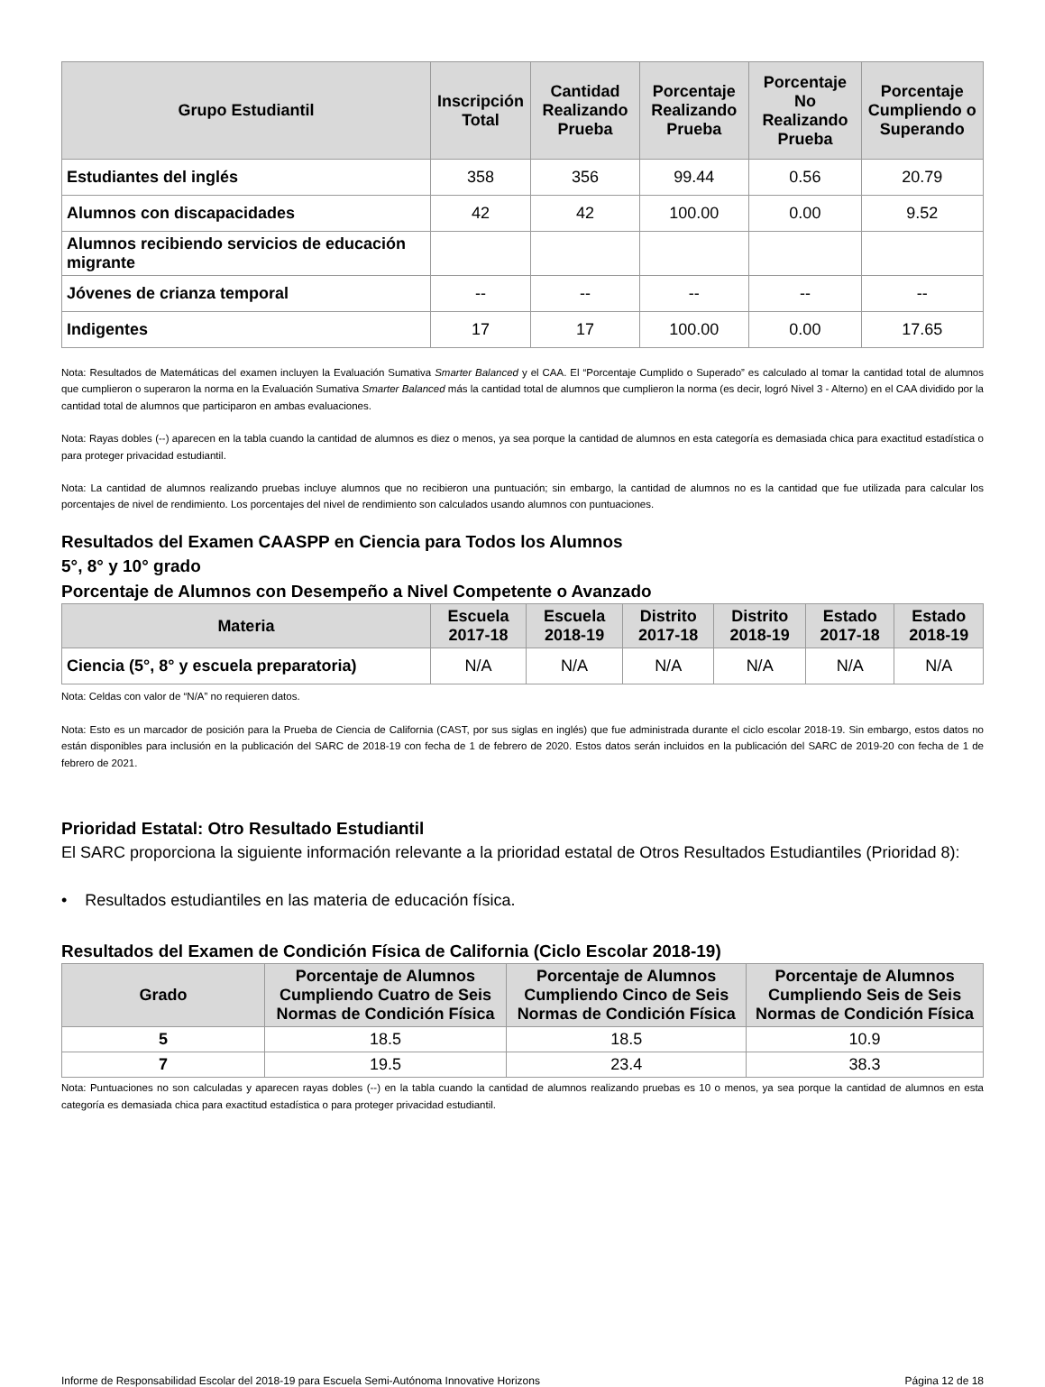| Grupo Estudiantil | Inscripción Total | Cantidad Realizando Prueba | Porcentaje Realizando Prueba | Porcentaje No Realizando Prueba | Porcentaje Cumpliendo o Superando |
| --- | --- | --- | --- | --- | --- |
| Estudiantes del inglés | 358 | 356 | 99.44 | 0.56 | 20.79 |
| Alumnos con discapacidades | 42 | 42 | 100.00 | 0.00 | 9.52 |
| Alumnos recibiendo servicios de educación migrante | | | | | |
| Jóvenes de crianza temporal | -- | -- | -- | -- | -- |
| Indigentes | 17 | 17 | 100.00 | 0.00 | 17.65 |
Nota: Resultados de Matemáticas del examen incluyen la Evaluación Sumativa Smarter Balanced y el CAA. El “Porcentaje Cumplido o Superado” es calculado al tomar la cantidad total de alumnos que cumplieron o superaron la norma en la Evaluación Sumativa Smarter Balanced más la cantidad total de alumnos que cumplieron la norma (es decir, logró Nivel 3 - Alterno) en el CAA dividido por la cantidad total de alumnos que participaron en ambas evaluaciones.
Nota: Rayas dobles (--) aparecen en la tabla cuando la cantidad de alumnos es diez o menos, ya sea porque la cantidad de alumnos en esta categoría es demasiada chica para exactitud estadística o para proteger privacidad estudiantil.
Nota: La cantidad de alumnos realizando pruebas incluye alumnos que no recibieron una puntuación; sin embargo, la cantidad de alumnos no es la cantidad que fue utilizada para calcular los porcentajes de nivel de rendimiento. Los porcentajes del nivel de rendimiento son calculados usando alumnos con puntuaciones.
Resultados del Examen CAASPP en Ciencia para Todos los Alumnos
5°, 8° y 10° grado
Porcentaje de Alumnos con Desempeño a Nivel Competente o Avanzado
| Materia | Escuela 2017-18 | Escuela 2018-19 | Distrito 2017-18 | Distrito 2018-19 | Estado 2017-18 | Estado 2018-19 |
| --- | --- | --- | --- | --- | --- | --- |
| Ciencia (5°, 8° y escuela preparatoria) | N/A | N/A | N/A | N/A | N/A | N/A |
Nota: Celdas con valor de “N/A” no requieren datos.
Nota: Esto es un marcador de posición para la Prueba de Ciencia de California (CAST, por sus siglas en inglés) que fue administrada durante el ciclo escolar 2018-19. Sin embargo, estos datos no están disponibles para inclusión en la publicación del SARC de 2018-19 con fecha de 1 de febrero de 2020. Estos datos serán incluidos en la publicación del SARC de 2019-20 con fecha de 1 de febrero de 2021.
Prioridad Estatal: Otro Resultado Estudiantil
El SARC proporciona la siguiente información relevante a la prioridad estatal de Otros Resultados Estudiantiles (Prioridad 8):
• Resultados estudiantiles en las materia de educación física.
Resultados del Examen de Condición Física de California (Ciclo Escolar 2018-19)
| Grado | Porcentaje de Alumnos Cumpliendo Cuatro de Seis Normas de Condición Física | Porcentaje de Alumnos Cumpliendo Cinco de Seis Normas de Condición Física | Porcentaje de Alumnos Cumpliendo Seis de Seis Normas de Condición Física |
| --- | --- | --- | --- |
| 5 | 18.5 | 18.5 | 10.9 |
| 7 | 19.5 | 23.4 | 38.3 |
Nota: Puntuaciones no son calculadas y aparecen rayas dobles (--) en la tabla cuando la cantidad de alumnos realizando pruebas es 10 o menos, ya sea porque la cantidad de alumnos en esta categoría es demasiada chica para exactitud estadística o para proteger privacidad estudiantil.
Informe de Responsabilidad Escolar del 2018-19 para Escuela Semi-Autónoma Innovative Horizons Página 12 de 18